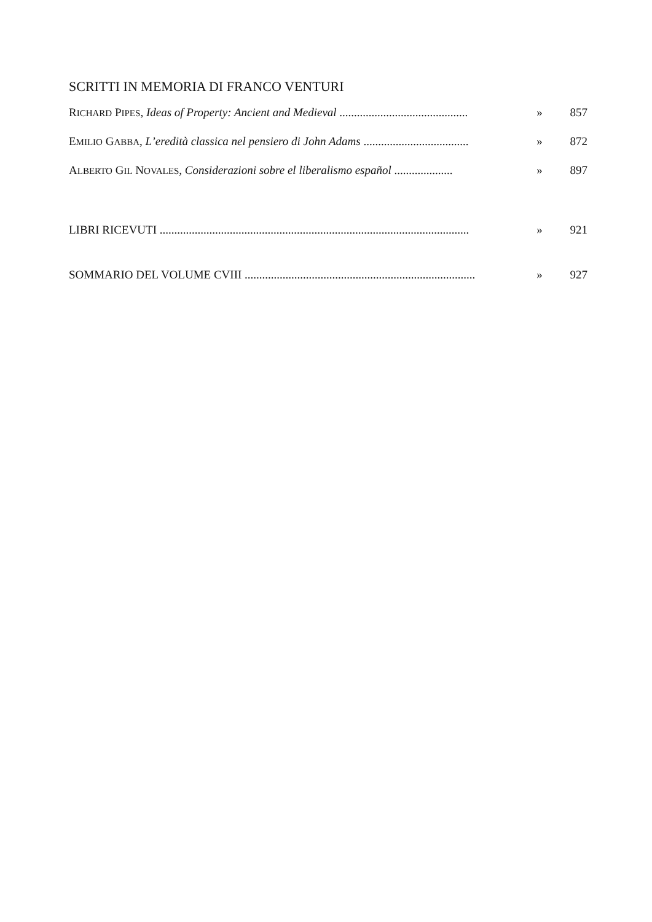SCRITTI IN MEMORIA DI FRANCO VENTURI
RICHARD PIPES, Ideas of Property: Ancient and Medieval ............................................ » 857
EMILIO GABBA, L’eredità classica nel pensiero di John Adams .................................... » 872
ALBERTO GIL NOVALES, Considerazioni sobre el liberalismo español .................... » 897
LIBRI RICEVUTI .......................................................................................................... » 921
SOMMARIO DEL VOLUME CVIII ............................................................................... » 927